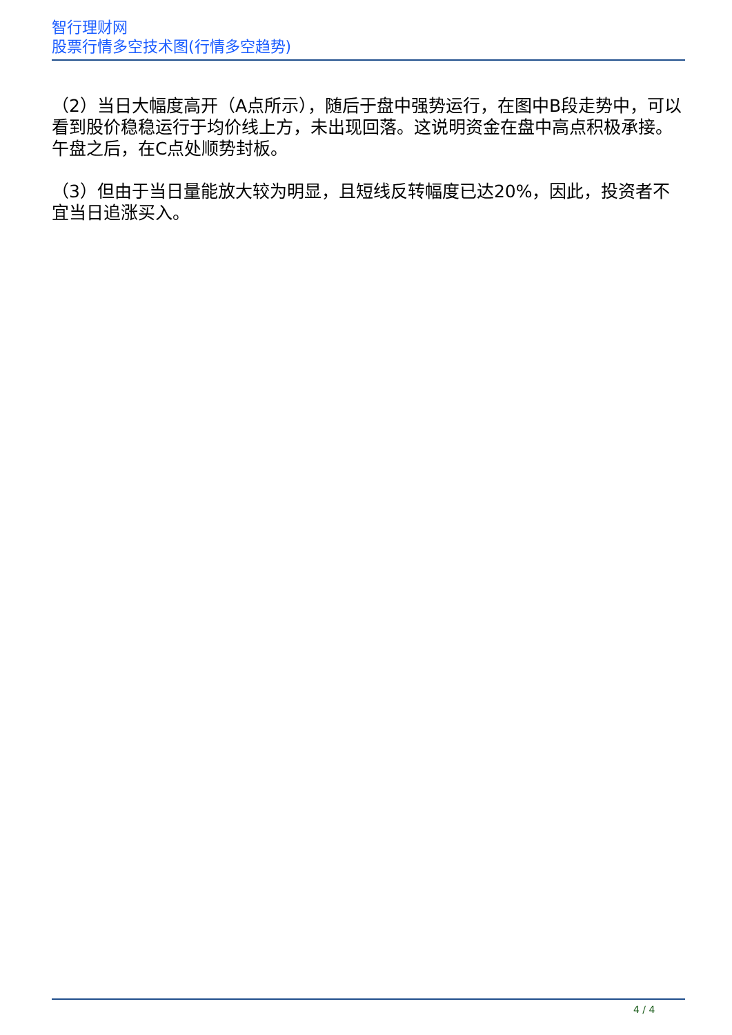智行理财网
股票行情多空技术图(行情多空趋势)
（2）当日大幅度高开（A点所示），随后于盘中强势运行，在图中B段走势中，可以看到股价稳稳运行于均价线上方，未出现回落。这说明资金在盘中高点积极承接。午盘之后，在C点处顺势封板。
（3）但由于当日量能放大较为明显，且短线反转幅度已达20%，因此，投资者不宜当日追涨买入。
4 / 4